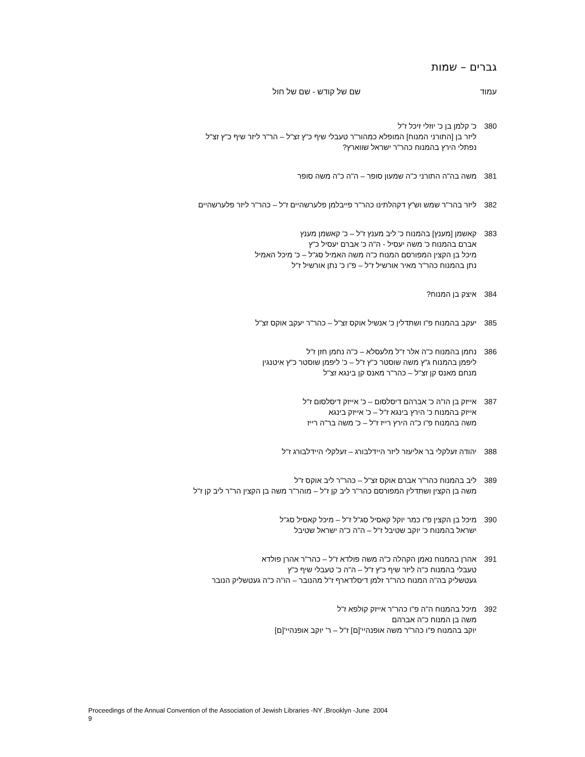גברים – שמות
עמוד שם של קודש - שם של חול
380 כ' קלמן בן כ' יוזלי זיכל ז"ל
ליזר בן [התורני המנוח] המופלא כמהור"ר טעבלי שיף כ"ץ זצ"ל – הר"ר ליזר שיף כ"ץ זצ"ל
נפתלי הירץ בהמנוח כהר"ר ישראל שווארץ?
381 משה בה"ה התורני כ"ה שמעון סופר – ה"ה כ"ה משה סופר
382 ליזר בהר"ר שמש וש"ץ דקהלתינו כהר"ר פייבלמן פלערשהיים ז"ל – כהר"ר ליזר פלערשהיים
383 קאשמן [מענץ] בהמנוח כ' ליב מענץ ז"ל – כ' קאשמן מענץ
אברם בהמנוח כ' משה יעסיל - ה"ה כ' אברם יעסיל כ"ץ
מיכל בן הקצין המפורסם המנוח כ"ה משה האמיל סג"ל – כ' מיכל האמיל
נתן בהמנוח כהר"ר מאיר אורשיל ז"ל – פ"ו כ' נתן אורשיל ז"ל
384 איצק בן המנוח?
385 יעקב בהמנוח פ"ו ושתדלין כ' אנשיל אוקס זצ"ל – כהר"ר יעקב אוקס זצ"ל
386 נחמן בהמנוח כ"ה אלר ז"ל מלעסלא – כ"ה נחמן חזן ז"ל
ליפמן בהמנוח ג"ץ משה שוסטר כ"ץ ז"ל – כ' ליפמן שוסטר כ"ץ איטנגין
מנחם מאנס קן זצ"ל – כהר"ר מאנס קן בינגא זצ"ל
387 אייזק בן הו"ה כ' אברהם דיסלסום – כ' אייזק דיסלסום ז"ל
אייזק בהמנוח כ' הירץ בינגא ז"ל – כ' אייזק בינגא
משה בהמנוח פ"ו כ"ה הירץ רייז ז"ל – כ' משה בר"ה רייז
388 יהודה זעלקלי בר אליעזר ליזר היידלבורג – זעלקלי היידלבורג ז"ל
389 ליב בהמנוח כהר"ר אברם אוקס זצ"ל – כהר"ר ליב אוקס ז"ל
משה בן הקצין ושתדלין המפורסם כהר"ר ליב קן ז"ל – מוהר"ר משה בן הקצין הר"ר ליב קן ז"ל
390 מיכל בן הקצין פ"ו כמר יוקל קאסיל סג"ל ז"ל – מיכל קאסיל סג"ל
ישראל בהמנוח כ' יוקב שטיבל ז"ל – ה"ה כ"ה ישראל שטיבל
391 אהרן בהמנוח נאמן הקהלה כ"ה משה פולדא ז"ל – כהר"ר אהרן פולדא
טעבלי בהמנוח כ"ה ליזר שיף כ"ץ ז"ל – ה"ה כ' טעבלי שיף כ"ץ
געטשליק בה"ה המנוח כהר"ר זלמן דיסלדארף ז"ל מהנובר – הו"ה כ"ה געטשליק הנובר
392 מיכל בהמנוח ה"ה פ"ו כהר"ר אייזק קולפא ז"ל
משה בן המנוח כ"ה אברהם
יוקב בהמנוח פ"ו כהר"ר משה אופנהיי'[ם] ז"ל – ר' יוקב אופנהיי'[ם]
Proceedings of the Annual Convention of the Association of Jewish Libraries -NY ,Brooklyn -June 2004
9